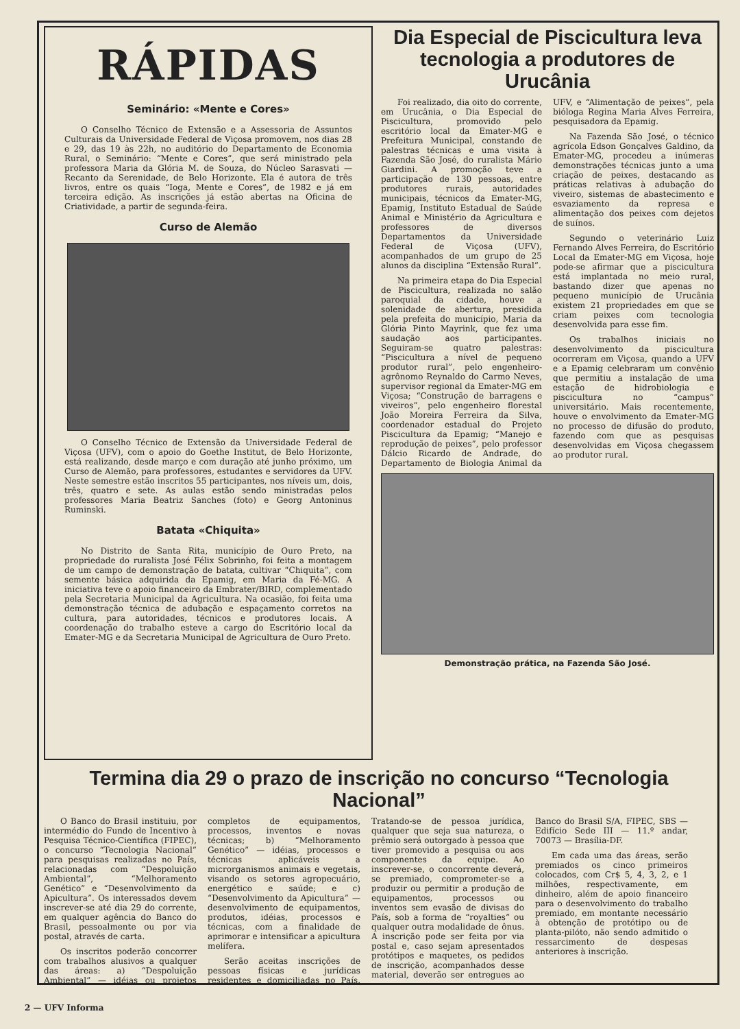RÁPIDAS
Seminário: «Mente e Cores»
O Conselho Técnico de Extensão e a Assessoria de Assuntos Culturais da Universidade Federal de Viçosa promovem, nos dias 28 e 29, das 19 às 22h, no auditório do Departamento de Economia Rural, o Seminário: “Mente e Cores”, que será ministrado pela professora Maria da Glória M. de Souza, do Núcleo Sarasvati — Recanto da Serenidade, de Belo Horizonte. Ela é autora de três livros, entre os quais “Ioga, Mente e Cores”, de 1982 e já em terceira edição. As inscrições já estão abertas na Oficina de Criatividade, a partir de segunda-feira.
Curso de Alemão
O Conselho Técnico de Extensão da Universidade Federal de Viçosa (UFV), com o apoio do Goethe Institut, de Belo Horizonte, está realizando, desde março e com duração até junho próximo, um Curso de Alemão, para professores, estudantes e servidores da UFV. Neste semestre estão inscritos 55 participantes, nos níveis um, dois, três, quatro e sete. As aulas estão sendo ministradas pelos professores Maria Beatriz Sanches (foto) e Georg Antoninus Ruminski.
Batata «Chiquita»
No Distrito de Santa Rita, município de Ouro Preto, na propriedade do ruralista José Félix Sobrinho, foi feita a montagem de um campo de demonstração de batata, cultivar “Chiquita”, com semente básica adquirida da Epamig, em Maria da Fé-MG. A iniciativa teve o apoio financeiro da Embrater/BIRD, complementado pela Secretaria Municipal da Agricultura. Na ocasião, foi feita uma demonstração técnica de adubação e espaçamento corretos na cultura, para autoridades, técnicos e produtores locais. A coordenação do trabalho esteve a cargo do Escritório local da Emater-MG e da Secretaria Municipal de Agricultura de Ouro Preto.
Dia Especial de Piscicultura leva tecnologia a produtores de Urucânia
Foi realizado, dia oito do corrente, em Urucânia, o Dia Especial de Piscicultura, promovido pelo escritório local da Emater-MG e Prefeitura Municipal, constando de palestras técnicas e uma visita à Fazenda São José, do ruralista Mário Giardini. A promoção teve a participação de 130 pessoas, entre produtores rurais, autoridades municipais, técnicos da Emater-MG, Epamig, Instituto Estadual de Saúde Animal e Ministério da Agricultura e professores de diversos Departamentos da Universidade Federal de Viçosa (UFV), acompanhados de um grupo de 25 alunos da disciplina “Extensão Rural”.
Na primeira etapa do Dia Especial de Piscicultura, realizada no salão paroquial da cidade, houve a solenidade de abertura, presidida pela prefeita do município, Maria da Glória Pinto Mayrink, que fez uma saudação aos participantes. Seguiram-se quatro palestras: “Piscicultura a nível de pequeno produtor rural”, pelo engenheiro-agrônomo Reynaldo do Carmo Neves, supervisor regional da Emater-MG em Viçosa; “Construção de barragens e viveiros”, pelo engenheiro florestal João Moreira Ferreira da Silva, coordenador estadual do Projeto Piscicultura da Epamig; “Manejo e reprodução de peixes”, pelo professor Dálcio Ricardo de Andrade, do Departamento de Biologia Animal da UFV, e “Alimentação de peixes”, pela bióloga Regina Maria Alves Ferreira, pesquisadora da Epamig.
Na Fazenda São José, o técnico agrícola Edson Gonçalves Galdino, da Emater-MG, procedeu a inúmeras demonstrações técnicas junto a uma criação de peixes, destacando as práticas relativas à adubação do viveiro, sistemas de abastecimento e esvaziamento da represa e alimentação dos peixes com dejetos de suínos.
Segundo o veterinário Luiz Fernando Alves Ferreira, do Escritório Local da Emater-MG em Viçosa, hoje pode-se afirmar que a piscicultura está implantada no meio rural, bastando dizer que apenas no pequeno município de Urucânia existem 21 propriedades em que se criam peixes com tecnologia desenvolvida para esse fim.
Os trabalhos iniciais no desenvolvimento da piscicultura ocorreram em Viçosa, quando a UFV e a Epamig celebraram um convênio que permitiu a instalação de uma estação de hidrobiologia e piscicultura no “campus” universitário. Mais recentemente, houve o envolvimento da Emater-MG no processo de difusão do produto, fazendo com que as pesquisas desenvolvidas em Viçosa chegassem ao produtor rural.
Demonstração prática, na Fazenda São José.
Termina dia 29 o prazo de inscrição no concurso “Tecnologia Nacional”
O Banco do Brasil instituiu, por intermédio do Fundo de Incentivo à Pesquisa Técnico-Científica (FIPEC), o concurso “Tecnologia Nacional” para pesquisas realizadas no País, relacionadas com “Despoluição Ambiental”, “Melhoramento Genético” e “Desenvolvimento da Apicultura”. Os interessados devem inscrever-se até dia 29 do corrente, em qualquer agência do Banco do Brasil, pessoalmente ou por via postal, através de carta.
Os inscritos poderão concorrer com trabalhos alusivos a qualquer das áreas: a) “Despoluição Ambiental” — idéias ou projetos completos de equipamentos, processos, inventos e novas técnicas; b) “Melhoramento Genético” — idéias, processos e técnicas aplicáveis a microrganismos animais e vegetais, visando os setores agropecuário, energético e saúde; e c) “Desenvolvimento da Apicultura” — desenvolvimento de equipamentos, produtos, idéias, processos e técnicas, com a finalidade de aprimorar e intensificar a apicultura melífera.
Serão aceitas inscrições de pessoas físicas e jurídicas residentes e domiciliadas no País. Tratando-se de pessoa jurídica, qualquer que seja sua natureza, o prêmio será outorgado à pessoa que tiver promovido a pesquisa ou aos componentes da equipe. Ao inscrever-se, o concorrente deverá, se premiado, comprometer-se a produzir ou permitir a produção de equipamentos, processos ou inventos sem evasão de divisas do País, sob a forma de “royalties” ou qualquer outra modalidade de ônus. A inscrição pode ser feita por via postal e, caso sejam apresentados protótipos e maquetes, os pedidos de inscrição, acompanhados desse material, deverão ser entregues ao Banco do Brasil S/A, FIPEC, SBS — Edifício Sede III — 11.º andar, 70073 — Brasília-DF.
Em cada uma das áreas, serão premiados os cinco primeiros colocados, com Cr$ 5, 4, 3, 2, e 1 milhões, respectivamente, em dinheiro, além de apoio financeiro para o desenvolvimento do trabalho premiado, em montante necessário à obtenção de protótipo ou de planta-pilóto, não sendo admitido o ressarcimento de despesas anteriores à inscrição.
2 — UFV Informa